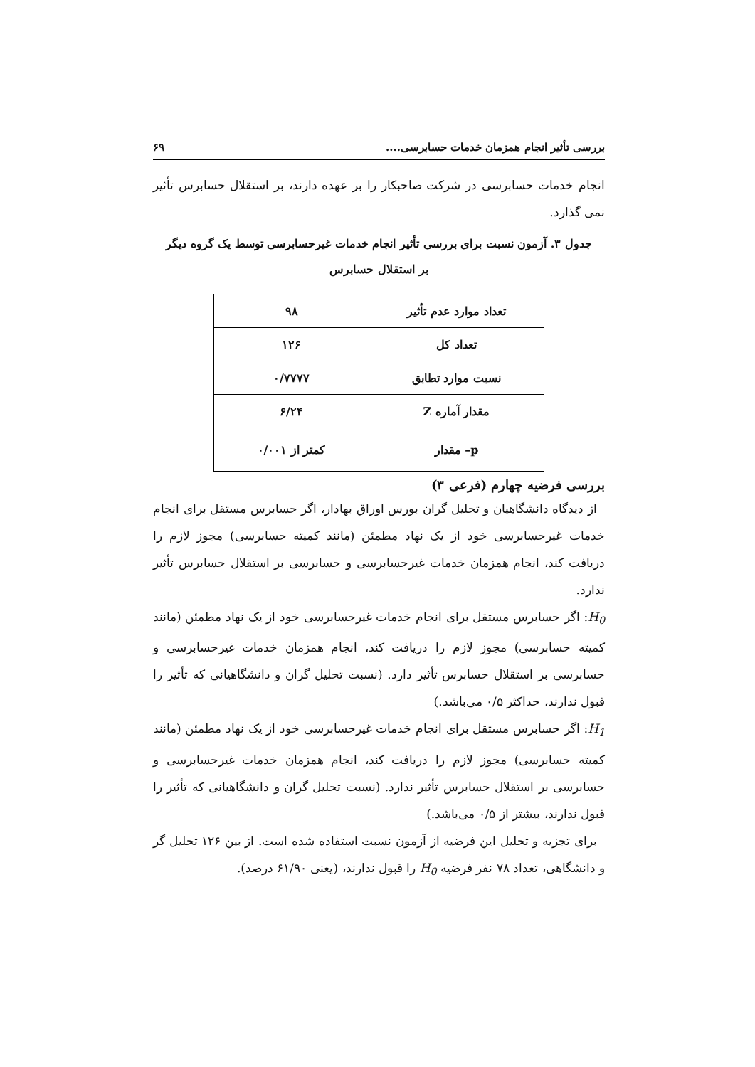بررسی تأثیر انجام همزمان خدمات حسابرسی.... ۶۹
انجام خدمات حسابرسی در شرکت صاحبکار را بر عهده دارند، بر استقلال حسابرس تأثیر نمی گذارد.
جدول ۳. آزمون نسبت برای بررسی تأثیر انجام خدمات غیرحسابرسی توسط یک گروه دیگر
بر استقلال حسابرس
| تعداد موارد عدم تأثیر | ۹۸ |
| تعداد کل | ۱۲۶ |
| نسبت موارد تطابق | ۰/۷۷۷۷ |
| مقدار آماره Z | ۶/۲۴ |
| p– مقدار | کمتر از ۰/۰۰۱ |
بررسی فرضیه چهارم (فرعی ۳)
از دیدگاه دانشگاهیان و تحلیل گران بورس اوراق بهادار، اگر حسابرس مستقل برای انجام خدمات غیرحسابرسی خود از یک نهاد مطمئن (مانند کمیته حسابرسی) مجوز لازم را دریافت کند، انجام همزمان خدمات غیرحسابرسی و حسابرسی بر استقلال حسابرس تأثیر ندارد.
H<sub>0</sub>: اگر حسابرس مستقل برای انجام خدمات غیرحسابرسی خود از یک نهاد مطمئن (مانند کمیته حسابرسی) مجوز لازم را دریافت کند، انجام همزمان خدمات غیرحسابرسی و حسابرسی بر استقلال حسابرس تأثیر دارد. (نسبت تحلیل گران و دانشگاهیانی که تأثیر را قبول ندارند، حداکثر ۰/۵ می‌باشد.)
H<sub>1</sub>: اگر حسابرس مستقل برای انجام خدمات غیرحسابرسی خود از یک نهاد مطمئن (مانند کمیته حسابرسی) مجوز لازم را دریافت کند، انجام همزمان خدمات غیرحسابرسی و حسابرسی بر استقلال حسابرس تأثیر ندارد. (نسبت تحلیل گران و دانشگاهیانی که تأثیر را قبول ندارند، بیشتر از ۰/۵ می‌باشد.)
برای تجزیه و تحلیل این فرضیه از آزمون نسبت استفاده شده است. از بین ۱۲۶ تحلیل گر و دانشگاهی، تعداد ۷۸ نفر فرضیه H<sub>0</sub> را قبول ندارند، (یعنی ۶۱/۹۰ درصد).